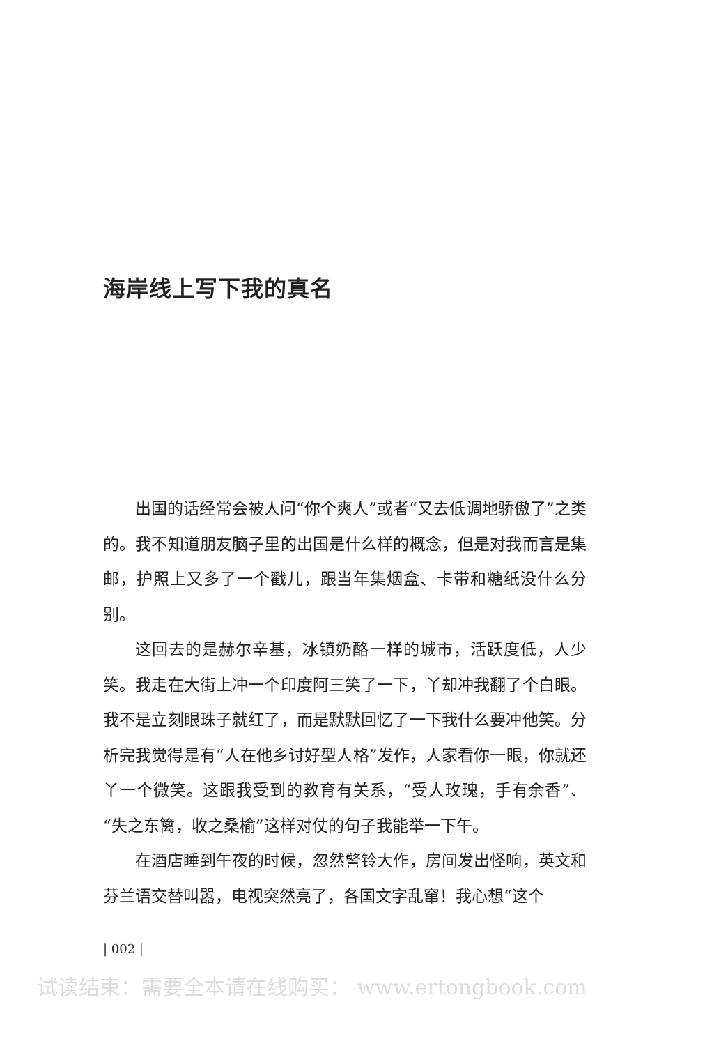海岸线上写下我的真名
出国的话经常会被人问“你个爽人”或者“又去低调地骄傲了”之类的。我不知道朋友脑子里的出国是什么样的概念，但是对我而言是集邮，护照上又多了一个戳儿，跟当年集烟盒、卡带和糖纸没什么分别。
这回去的是赫尔辛基，冰镇奶酪一样的城市，活跃度低，人少笑。我走在大街上冲一个印度阿三笑了一下，丫却冲我翻了个白眼。我不是立刻眼珠子就红了，而是默默回忆了一下我什么要冲他笑。分析完我觉得是有“人在他乡讨好型人格”发作，人家看你一眼，你就还丫一个微笑。这跟我受到的教育有关系，“受人玫瑰，手有余香”、“失之东篱，收之桑榆”这样对仗的句子我能举一下午。
在酒店睡到午夜的时候，忽然警铃大作，房间发出怪响，英文和芬兰语交替叫嚣，电视突然亮了，各国文字乱窜！我心想“这个
| 002 |
试读结束：需要全本请在线购买： www.ertongbook.com